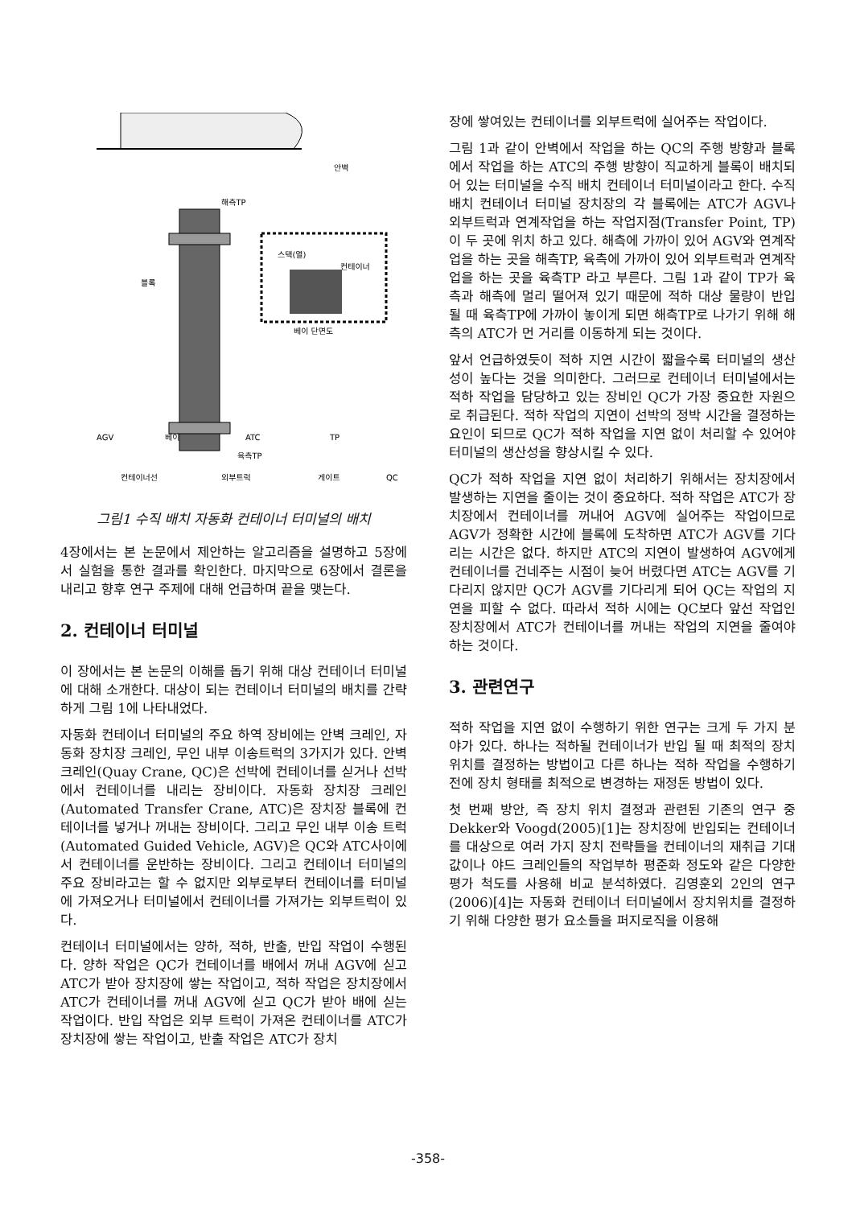안벽
해측TP
블록
스택(열)
컨테이너
베이 단면도
육측TP
AGV
베이
ATC
TP
컨테이너선
외부트럭
게이트
QC
그림1 수직 배치 자동화 컨테이너 터미널의 배치
4장에서는 본 논문에서 제안하는 알고리즘을 설명하고 5장에서 실험을 통한 결과를 확인한다. 마지막으로 6장에서 결론을 내리고 향후 연구 주제에 대해 언급하며 끝을 맺는다.
2. 컨테이너 터미널
이 장에서는 본 논문의 이해를 돕기 위해 대상 컨테이너 터미널에 대해 소개한다. 대상이 되는 컨테이너 터미널의 배치를 간략하게 그림 1에 나타내었다.
자동화 컨테이너 터미널의 주요 하역 장비에는 안벽 크레인, 자동화 장치장 크레인, 무인 내부 이송트럭의 3가지가 있다. 안벽 크레인(Quay Crane, QC)은 선박에 컨테이너를 싣거나 선박에서 컨테이너를 내리는 장비이다. 자동화 장치장 크레인(Automated Transfer Crane, ATC)은 장치장 블록에 컨테이너를 넣거나 꺼내는 장비이다. 그리고 무인 내부 이송 트럭(Automated Guided Vehicle, AGV)은 QC와 ATC사이에서 컨테이너를 운반하는 장비이다. 그리고 컨테이너 터미널의 주요 장비라고는 할 수 없지만 외부로부터 컨테이너를 터미널에 가져오거나 터미널에서 컨테이너를 가져가는 외부트럭이 있다.
컨테이너 터미널에서는 양하, 적하, 반출, 반입 작업이 수행된다. 양하 작업은 QC가 컨테이너를 배에서 꺼내 AGV에 싣고 ATC가 받아 장치장에 쌓는 작업이고, 적하 작업은 장치장에서 ATC가 컨테이너를 꺼내 AGV에 싣고 QC가 받아 배에 싣는 작업이다. 반입 작업은 외부 트럭이 가져온 컨테이너를 ATC가 장치장에 쌓는 작업이고, 반출 작업은 ATC가 장치
장에 쌓여있는 컨테이너를 외부트럭에 실어주는 작업이다.
그림 1과 같이 안벽에서 작업을 하는 QC의 주행 방향과 블록에서 작업을 하는 ATC의 주행 방향이 직교하게 블록이 배치되어 있는 터미널을 수직 배치 컨테이너 터미널이라고 한다. 수직 배치 컨테이너 터미널 장치장의 각 블록에는 ATC가 AGV나 외부트럭과 연계작업을 하는 작업지점(Transfer Point, TP)이 두 곳에 위치 하고 있다. 해측에 가까이 있어 AGV와 연계작업을 하는 곳을 해측TP, 육측에 가까이 있어 외부트럭과 연계작업을 하는 곳을 육측TP 라고 부른다. 그림 1과 같이 TP가 육측과 해측에 멀리 떨어져 있기 때문에 적하 대상 물량이 반입 될 때 육측TP에 가까이 놓이게 되면 해측TP로 나가기 위해 해측의 ATC가 먼 거리를 이동하게 되는 것이다.
앞서 언급하였듯이 적하 지연 시간이 짧을수록 터미널의 생산성이 높다는 것을 의미한다. 그러므로 컨테이너 터미널에서는 적하 작업을 담당하고 있는 장비인 QC가 가장 중요한 자원으로 취급된다. 적하 작업의 지연이 선박의 정박 시간을 결정하는 요인이 되므로 QC가 적하 작업을 지연 없이 처리할 수 있어야 터미널의 생산성을 향상시킬 수 있다.
QC가 적하 작업을 지연 없이 처리하기 위해서는 장치장에서 발생하는 지연을 줄이는 것이 중요하다. 적하 작업은 ATC가 장치장에서 컨테이너를 꺼내어 AGV에 실어주는 작업이므로 AGV가 정확한 시간에 블록에 도착하면 ATC가 AGV를 기다리는 시간은 없다. 하지만 ATC의 지연이 발생하여 AGV에게 컨테이너를 건네주는 시점이 늦어 버렸다면 ATC는 AGV를 기다리지 않지만 QC가 AGV를 기다리게 되어 QC는 작업의 지연을 피할 수 없다. 따라서 적하 시에는 QC보다 앞선 작업인 장치장에서 ATC가 컨테이너를 꺼내는 작업의 지연을 줄여야 하는 것이다.
3. 관련연구
적하 작업을 지연 없이 수행하기 위한 연구는 크게 두 가지 분야가 있다. 하나는 적하될 컨테이너가 반입 될 때 최적의 장치 위치를 결정하는 방법이고 다른 하나는 적하 작업을 수행하기 전에 장치 형태를 최적으로 변경하는 재정돈 방법이 있다.
첫 번째 방안, 즉 장치 위치 결정과 관련된 기존의 연구 중 Dekker와 Voogd(2005)[1]는 장치장에 반입되는 컨테이너를 대상으로 여러 가지 장치 전략들을 컨테이너의 재취급 기대값이나 야드 크레인들의 작업부하 평준화 정도와 같은 다양한 평가 척도를 사용해 비교 분석하였다. 김영훈외 2인의 연구(2006)[4]는 자동화 컨테이너 터미널에서 장치위치를 결정하기 위해 다양한 평가 요소들을 퍼지로직을 이용해
-358-